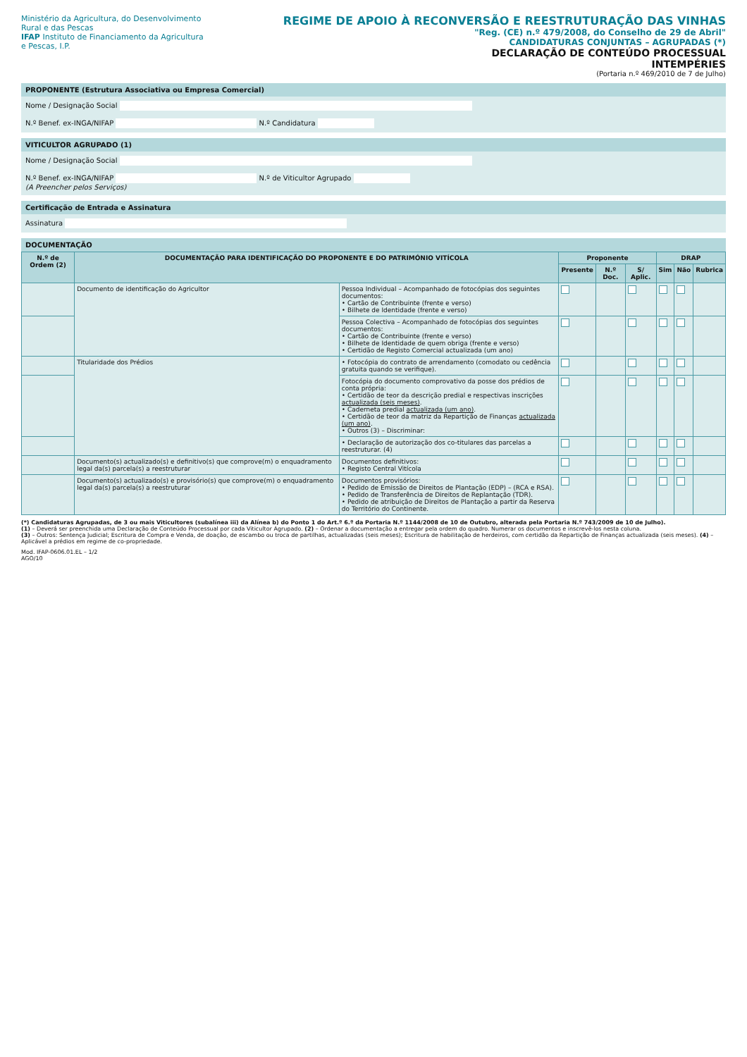Ministério da Agricultura, do Desenvolvimento Rural e das Pescas
IFAP Instituto de Financiamento da Agricultura e Pescas, I.P.
REGIME DE APOIO À RECONVERSÃO E REESTRUTURAÇÃO DAS VINHAS
"Reg. (CE) n.º 479/2008, do Conselho de 29 de Abril"
CANDIDATURAS CONJUNTAS – AGRUPADAS (*)
DECLARAÇÃO DE CONTEÚDO PROCESSUAL
INTEMPÉRIES
(Portaria n.º 469/2010 de 7 de Julho)
PROPONENTE (Estrutura Associativa ou Empresa Comercial)
Nome / Designação Social
N.º Benef. ex-INGA/NIFAP N.º Candidatura
VITICULTOR AGRUPADO (1)
Nome / Designação Social
N.º Benef. ex-INGA/NIFAP N.º de Viticultor Agrupado
(A Preencher pelos Serviços)
Certificação de Entrada e Assinatura
Assinatura
DOCUMENTAÇÃO
| N.º de Ordem (2) | DOCUMENTAÇÃO PARA IDENTIFICAÇÃO DO PROPONENTE E DO PATRIMÓNIO VITÍCOLA | | Proponente | | | DRAP | | |
| --- | --- | --- | --- | --- | --- | --- | --- | --- |
| | | | Presente | N.º Doc. | S/ Aplic. | Sim | Não | Rubrica |
| | Documento de identificação do Agricultor | Pessoa Individual – Acompanhado de fotocópias dos seguintes documentos: • Cartão de Contribuinte (frente e verso) • Bilhete de Identidade (frente e verso) | | | | | | |
| | | Pessoa Colectiva – Acompanhado de fotocópias dos seguintes documentos: • Cartão de Contribuinte (frente e verso) • Bilhete de Identidade de quem obriga (frente e verso) • Certidão de Registo Comercial actualizada (um ano) | | | | | | |
| | Titularidade dos Prédios | • Fotocópia do contrato de arrendamento (comodato ou cedência gratuita quando se verifique). | | | | | | |
| | | Fotocópia do documento comprovativo da posse dos prédios de conta própria: • Certidão de teor da descrição predial e respectivas inscrições actualizada (seis meses) . • Caderneta predial actualizada (um ano) . • Certidão de teor da matriz da Repartição de Finanças actualizada (um ano) . • Outros (3) – Discriminar: | | | | | | |
| | | • Declaração de autorização dos co-titulares das parcelas a reestruturar. (4) | | | | | | |
| | Documento(s) actualizado(s) e definitivo(s) que comprove(m) o enquadramento legal da(s) parcela(s) a reestruturar | Documentos definitivos: • Registo Central Vitícola | | | | | | |
| | Documento(s) actualizado(s) e provisório(s) que comprove(m) o enquadramento legal da(s) parcela(s) a reestruturar | Documentos provisórios: • Pedido de Emissão de Direitos de Plantação (EDP) – (RCA e RSA). • Pedido de Transferência de Direitos de Replantação (TDR). • Pedido de atribuição de Direitos de Plantação a partir da Reserva do Território do Continente. | | | | | | |
(*) Candidaturas Agrupadas, de 3 ou mais Viticultores (subalínea iii) da Alínea b) do Ponto 1 do Art.º 6.º da Portaria N.º 1144/2008 de 10 de Outubro, alterada pela Portaria N.º 743/2009 de 10 de Julho).
(1) – Deverá ser preenchida uma Declaração de Conteúdo Processual por cada Viticultor Agrupado. (2) – Ordenar a documentação a entregar pela ordem do quadro. Numerar os documentos e inscrevê-los nesta coluna.
(3) – Outros: Sentença Judicial; Escritura de Compra e Venda, de doação, de escambo ou troca de partilhas, actualizadas (seis meses); Escritura de habilitação de herdeiros, com certidão da Repartição de Finanças actualizada (seis meses). (4) – Aplicável a prédios em regime de co-propriedade.
Mod. IFAP-0606.01.EL – 1/2
AGO/10